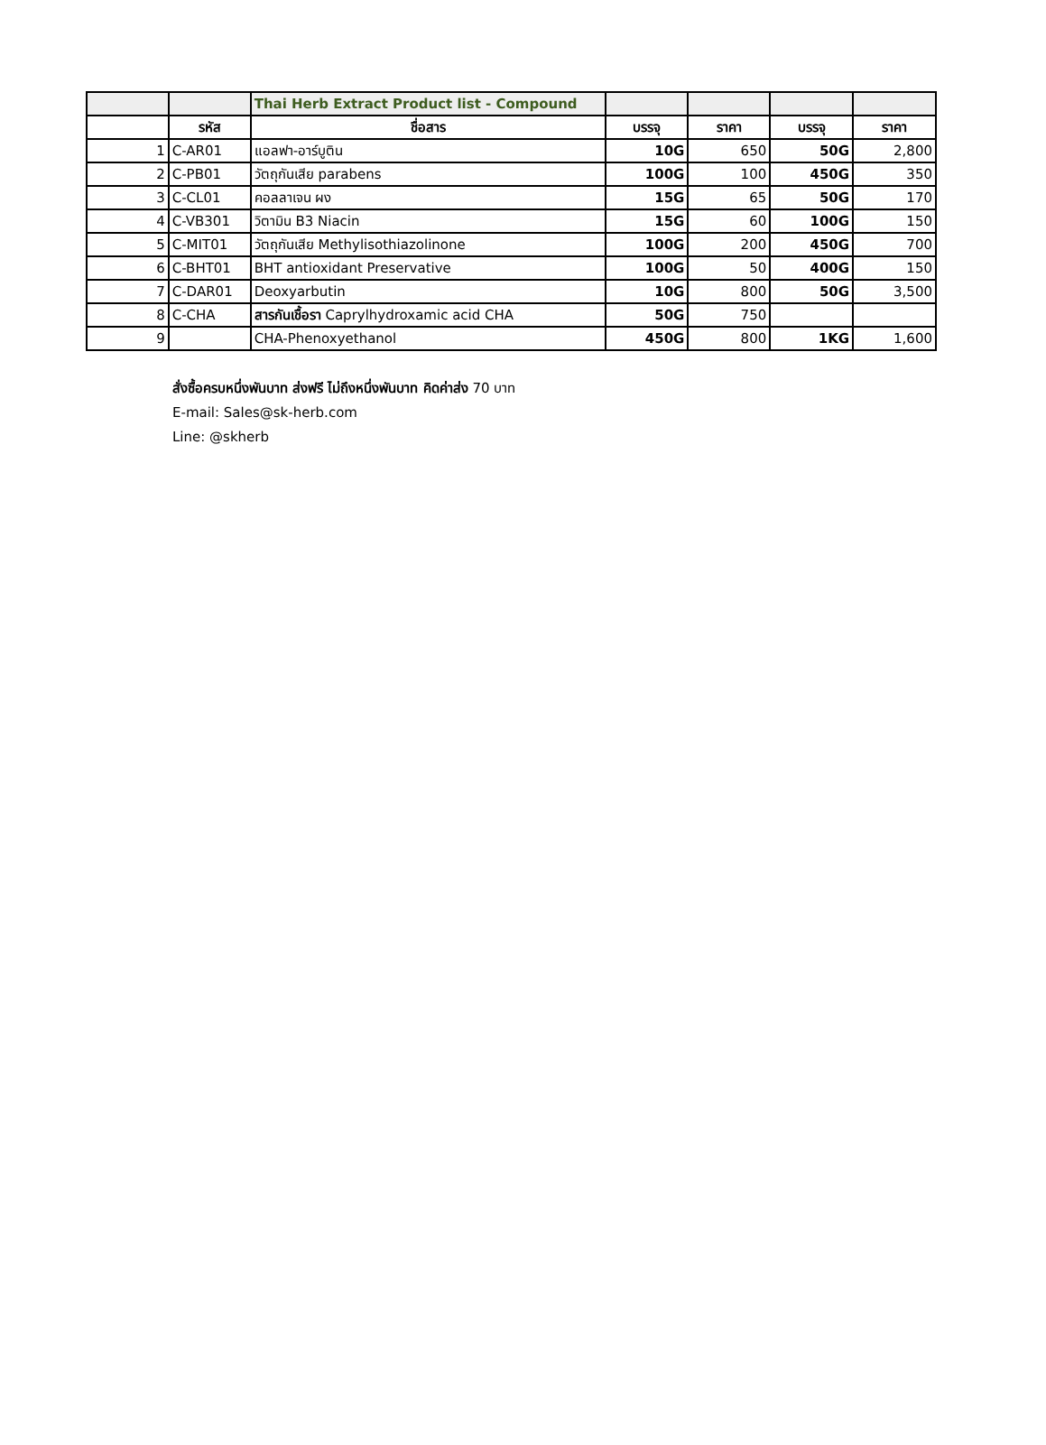| | | Thai Herb Extract Product list - Compound | | | | |
| | รหัส | ชื่อสาร | บรรจุ | ราคา | บรรจุ | ราคา |
| 1 | C-AR01 | แอลฟา-อาร์บูติน | 10G | 650 | 50G | 2,800 |
| 2 | C-PB01 | วัตถุกันเสีย parabens | 100G | 100 | 450G | 350 |
| 3 | C-CL01 | คอลลาเจน ผง | 15G | 65 | 50G | 170 |
| 4 | C-VB301 | วิตามิน B3 Niacin | 15G | 60 | 100G | 150 |
| 5 | C-MIT01 | วัตถุกันเสีย Methylisothiazolinone | 100G | 200 | 450G | 700 |
| 6 | C-BHT01 | BHT antioxidant Preservative | 100G | 50 | 400G | 150 |
| 7 | C-DAR01 | Deoxyarbutin | 10G | 800 | 50G | 3,500 |
| 8 | C-CHA | สารกันเชื้อรา Caprylhydroxamic acid CHA | 50G | 750 | | |
| 9 | | CHA-Phenoxyethanol | 450G | 800 | 1KG | 1,600 |
สั่งซื้อครบหนึ่งพันบาท ส่งฟรี ไม่ถึงหนึ่งพันบาท คิดค่าส่ง 70 บาท
E-mail: Sales@sk-herb.com
Line: @skherb